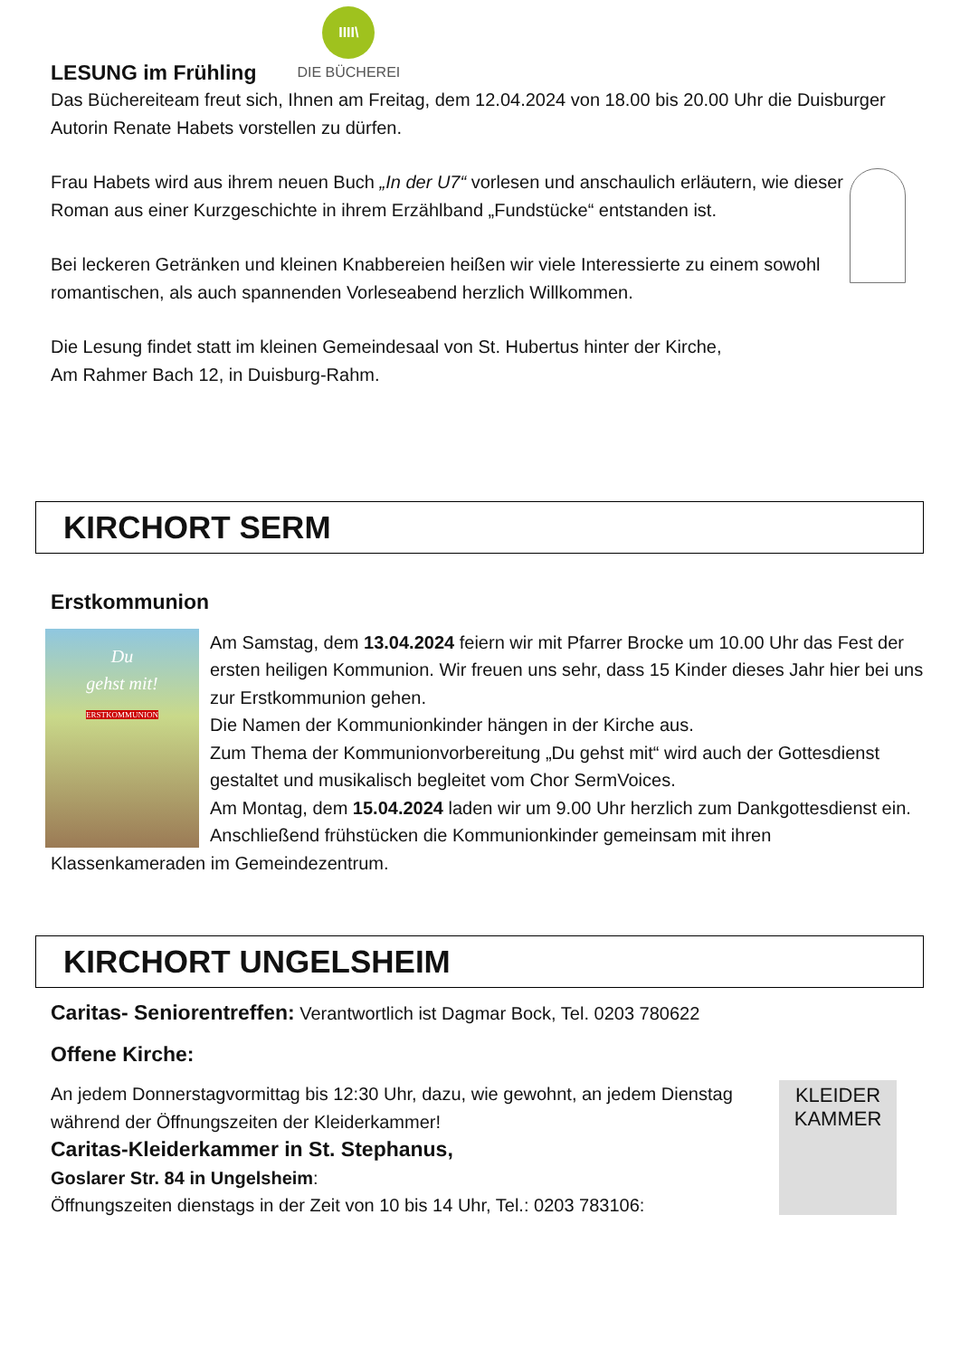LESUNG im Frühling
IIII\
DIE BÜCHEREI
Das Büchereiteam freut sich, Ihnen am Freitag, dem 12.04.2024 von 18.00 bis 20.00 Uhr die Duisburger Autorin Renate Habets vorstellen zu dürfen.
Frau Habets wird aus ihrem neuen Buch „In der U7“ vorlesen und anschaulich erläutern, wie dieser Roman aus einer Kurzgeschichte in ihrem Erzählband „Fundstücke“ entstanden ist.
Bei leckeren Getränken und kleinen Knabbereien heißen wir viele Interessierte zu einem sowohl romantischen, als auch spannenden Vorleseabend herzlich Willkommen.
Die Lesung findet statt im kleinen Gemeindesaal von St. Hubertus hinter der Kirche,
Am Rahmer Bach 12, in Duisburg-Rahm.
KIRCHORT SERM
Erstkommunion
Du
gehst mit!
ERSTKOMMUNION
Am Samstag, dem 13.04.2024 feiern wir mit Pfarrer Brocke um 10.00 Uhr das Fest der ersten heiligen Kommunion. Wir freuen uns sehr, dass 15 Kinder dieses Jahr hier bei uns zur Erstkommunion gehen.
Die Namen der Kommunionkinder hängen in der Kirche aus.
Zum Thema der Kommunionvorbereitung „Du gehst mit“ wird auch der Gottesdienst gestaltet und musikalisch begleitet vom Chor SermVoices.
Am Montag, dem 15.04.2024 laden wir um 9.00 Uhr herzlich zum Dankgottesdienst ein. Anschließend frühstücken die Kommunionkinder gemeinsam mit ihren Klassenkameraden im Gemeindezentrum.
KIRCHORT UNGELSHEIM
Caritas- Seniorentreffen: Verantwortlich ist Dagmar Bock, Tel. 0203 780622
Offene Kirche:
KLEIDER
KAMMER
An jedem Donnerstagvormittag bis 12:30 Uhr, dazu, wie gewohnt, an jedem Dienstag während der Öffnungszeiten der Kleiderkammer!
Caritas-Kleiderkammer in St. Stephanus,
Goslarer Str. 84 in Ungelsheim:
Öffnungszeiten dienstags in der Zeit von 10 bis 14 Uhr, Tel.: 0203 783106: